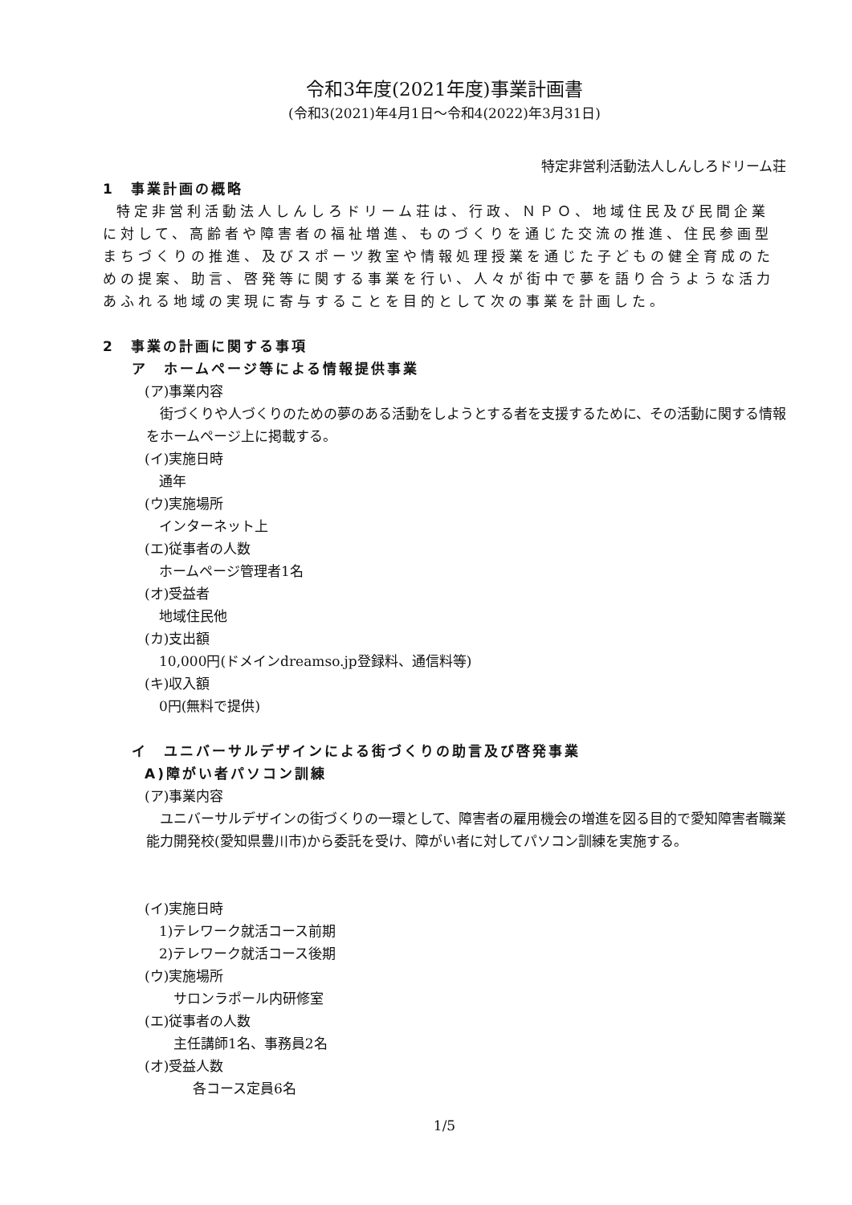令和3年度(2021年度)事業計画書
(令和3(2021)年4月1日～令和4(2022)年3月31日)
特定非営利活動法人しんしろドリーム荘
1　事業計画の概略
特定非営利活動法人しんしろドリーム荘は、行政、ＮＰＯ、地域住民及び民間企業に対して、高齢者や障害者の福祉増進、ものづくりを通じた交流の推進、住民参画型まちづくりの推進、及びスポーツ教室や情報処理授業を通じた子どもの健全育成のための提案、助言、啓発等に関する事業を行い、人々が街中で夢を語り合うような活力あふれる地域の実現に寄与することを目的として次の事業を計画した。
2　事業の計画に関する事項
ア　ホームページ等による情報提供事業
(ア)事業内容
街づくりや人づくりのための夢のある活動をしようとする者を支援するために、その活動に関する情報をホームページ上に掲載する。
(イ)実施日時
通年
(ウ)実施場所
インターネット上
(エ)従事者の人数
ホームページ管理者1名
(オ)受益者
地域住民他
(カ)支出額
10,000円(ドメインdreamso.jp登録料、通信料等)
(キ)収入額
0円(無料で提供)
イ　ユニバーサルデザインによる街づくりの助言及び啓発事業
A)障がい者パソコン訓練
(ア)事業内容
ユニバーサルデザインの街づくりの一環として、障害者の雇用機会の増進を図る目的で愛知障害者職業能力開発校(愛知県豊川市)から委託を受け、障がい者に対してパソコン訓練を実施する。
(イ)実施日時
1)テレワーク就活コース前期
2)テレワーク就活コース後期
(ウ)実施場所
サロンラポール内研修室
(エ)従事者の人数
主任講師1名、事務員2名
(オ)受益人数
各コース定員6名
1/5